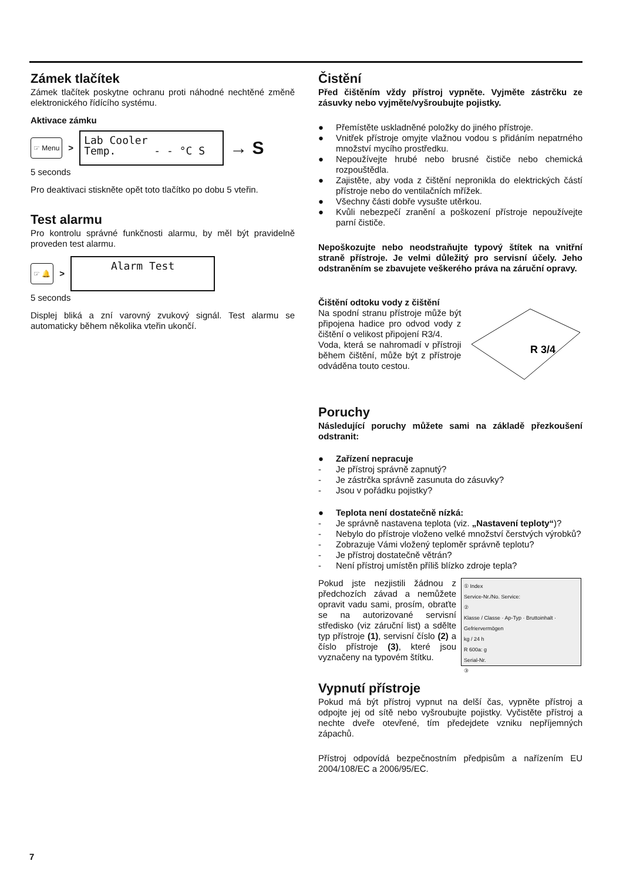Zámek tlačítek
Zámek tlačítek poskytne ochranu proti náhodné nechtěné změně elektronického řídícího systému.
Aktivace zámku
☞ Menu >
Lab Cooler
Temp. - - °C S
→ S
5 seconds
Pro deaktivaci stiskněte opět toto tlačítko po dobu 5 vteřin.
Test alarmu
Pro kontrolu správné funkčnosti alarmu, by měl být pravidelně proveden test alarmu.
☞ 🔔 >
Alarm Test
5 seconds
Displej bliká a zní varovný zvukový signál. Test alarmu se automaticky během několika vteřin ukončí.
Čistění
Před čištěním vždy přístroj vypněte. Vyjměte zástrčku ze zásuvky nebo vyjměte/vyšroubujte pojistky.
● Přemístěte uskladněné položky do jiného přístroje.
● Vnitřek přístroje omyjte vlažnou vodou s přidáním nepatrného množství mycího prostředku.
● Nepoužívejte hrubé nebo brusné čističe nebo chemická rozpouštědla.
● Zajistěte, aby voda z čištění nepronikla do elektrických částí přístroje nebo do ventilačních mřížek.
● Všechny části dobře vysušte utěrkou.
● Kvůli nebezpečí zranění a poškození přístroje nepoužívejte parní čističe.
Nepoškozujte nebo neodstraňujte typový štítek na vnitřní straně přístroje. Je velmi důležitý pro servisní účely. Jeho odstraněním se zbavujete veškerého práva na záruční opravy.
Čištění odtoku vody z čištění
Na spodní stranu přístroje může být připojena hadice pro odvod vody z čištění o velikost připojení R3/4.
Voda, která se nahromadí v přístroji během čištění, může být z přístroje odváděna touto cestou.
R 3/4
Poruchy
Následující poruchy můžete sami na základě přezkoušení odstranit:
● Zařízení nepracuje
- Je přístroj správně zapnutý?
- Je zástrčka správně zasunuta do zásuvky?
- Jsou v pořádku pojistky?
● Teplota není dostatečně nízká:
- Je správně nastavena teplota (viz. „Nastavení teploty“)?
- Nebylo do přístroje vloženo velké množství čerstvých výrobků?
- Zobrazuje Vámi vložený teploměr správně teplotu?
- Je přístroj dostatečně větrán?
- Není přístroj umístěn příliš blízko zdroje tepla?
Pokud jste nezjistili žádnou z předchozích závad a nemůžete opravit vadu sami, prosím, obraťte se na autorizované servisní středisko (viz záruční list) a sdělte typ přístroje (1), servisní číslo (2) a číslo přístroje (3), které jsou vyznačeny na typovém štítku.
① Index
Service-Nr./No. Service:
②
Klasse / Classe · Ap-Typ · Bruttoinhalt · Gefriervermögen
kg / 24 h
R 600a: g
Serial-Nr.
③
Vypnutí přístroje
Pokud má být přístroj vypnut na delší čas, vypněte přístroj a odpojte jej od sítě nebo vyšroubujte pojistky. Vyčistěte přístroj a nechte dveře otevřené, tím předejdete vzniku nepříjemných zápachů.
Přístroj odpovídá bezpečnostním předpisům a nařízením EU 2004/108/EC a 2006/95/EC.
7